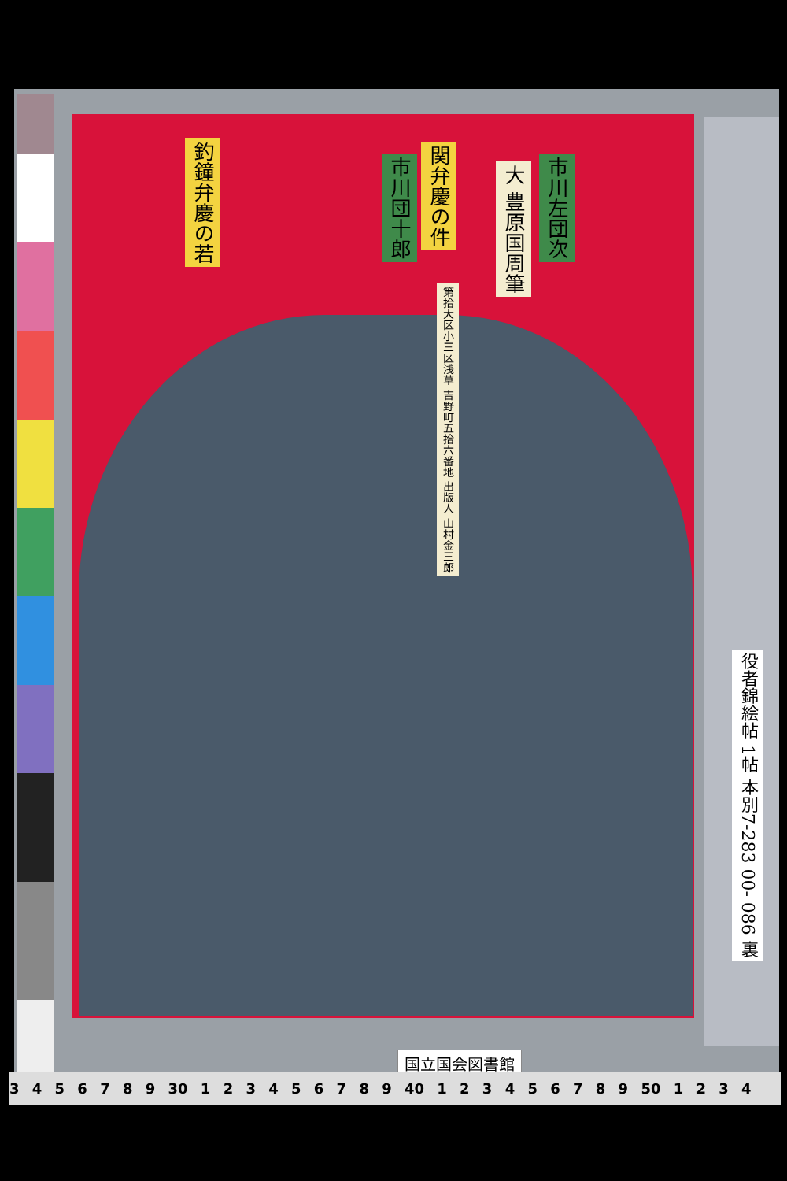釣鐘弁慶の若
市川左団次
関弁慶の件
市川団十郎
大 豊原国周筆
第拾大区小三区浅草 吉野町五拾六番地 出版人 山村金三郎
役者錦絵帖 1帖 本別7-283 00- 086 裏
国立国会図書館
3 4 5 6 7 8 9 30 1 2 3 4 5 6 7 8 9 40 1 2 3 4 5 6 7 8 9 50 1 2 3 4